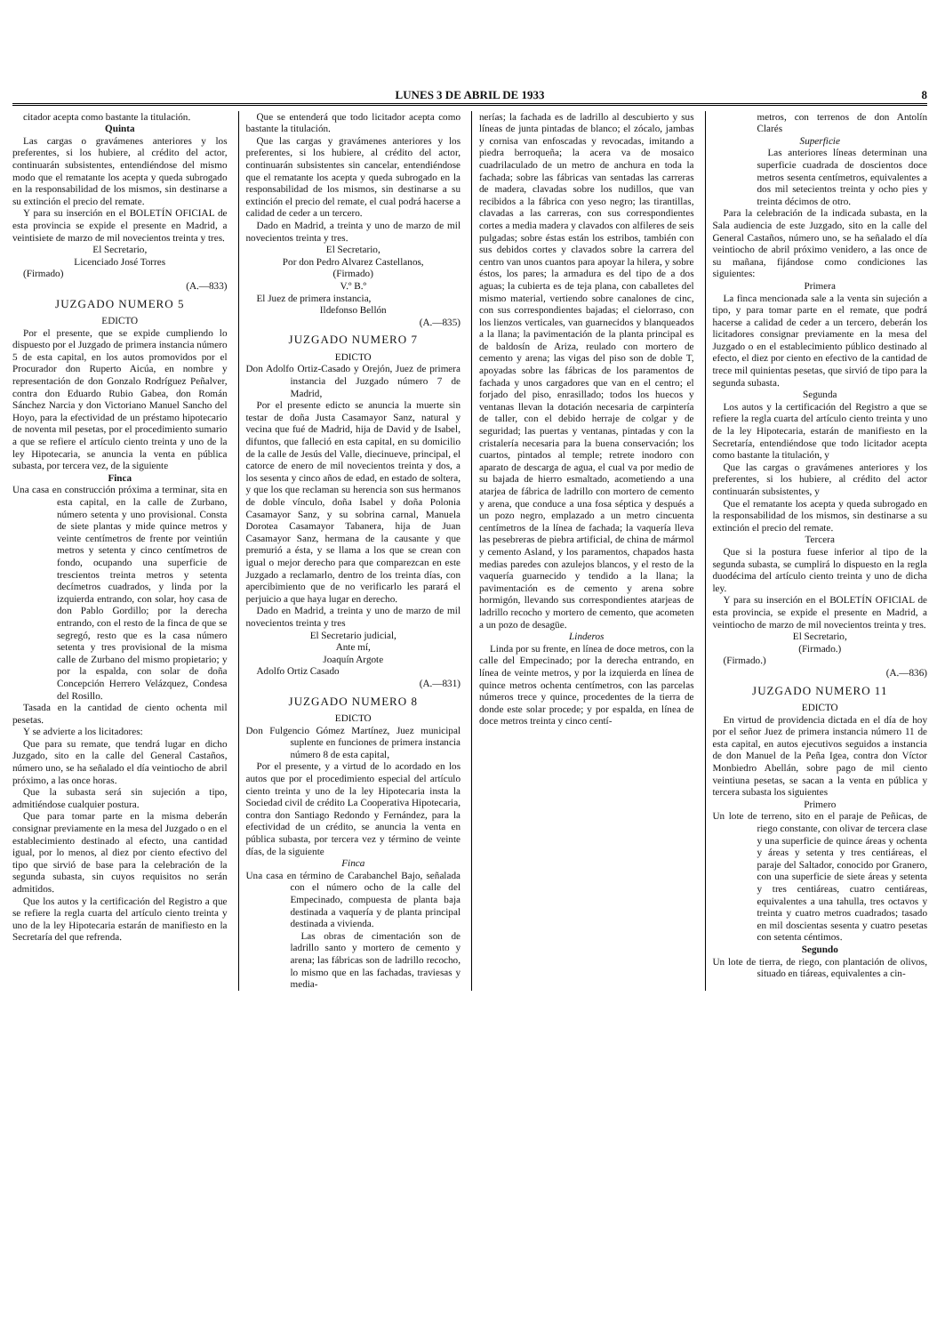LUNES 3 DE ABRIL DE 1933 8
citador acepta como bastante la titulación.
Quinta
Las cargas o gravámenes anteriores y los preferentes, si los hubiere, al crédito del actor, continuarán subsistentes, entendiéndose del mismo modo que el rematante los acepta y queda subrogado en la responsabilidad de los mismos, sin destinarse a su extinción el precio del remate.
Y para su inserción en el BOLETÍN OFICIAL de esta provincia se expide el presente en Madrid, a veintisiete de marzo de mil novecientos treinta y tres.
El Secretario,
Licenciado José Torres
(Firmado)
(A.—833)
JUZGADO NUMERO 5
EDICTO
Por el presente, que se expide cumpliendo lo dispuesto por el Juzgado de primera instancia número 5 de esta capital, en los autos promovidos por el Procurador don Ruperto Aicúa, en nombre y representación de don Gonzalo Rodríguez Peñalver, contra don Eduardo Rubio Gabea, don Román Sánchez Narcia y don Victoriano Manuel Sancho del Hoyo, para la efectividad de un préstamo hipotecario de noventa mil pesetas, por el procedimiento sumario a que se refiere el artículo ciento treinta y uno de la ley Hipotecaria, se anuncia la venta en pública subasta, por tercera vez, de la siguiente
Finca
Una casa en construcción próxima a terminar, sita en esta capital, en la calle de Zurbano, número setenta y uno provisional. Consta de siete plantas y mide quince metros y veinte centímetros de frente por veintiún metros y setenta y cinco centímetros de fondo, ocupando una superficie de trescientos treinta metros y setenta decímetros cuadrados, y linda por la izquierda entrando, con solar, hoy casa de don Pablo Gordillo; por la derecha entrando, con el resto de la finca de que se segregó, resto que es la casa número setenta y tres provisional de la misma calle de Zurbano del mismo propietario; y por la espalda, con solar de doña Concepción Herrero Velázquez, Condesa del Rosillo.
Tasada en la cantidad de ciento ochenta mil pesetas.
Y se advierte a los licitadores:
Que para su remate, que tendrá lugar en dicho Juzgado, sito en la calle del General Castaños, número uno, se ha señalado el día veintiocho de abril próximo, a las once horas.
Que la subasta será sin sujeción a tipo, admitiéndose cualquier postura.
Que para tomar parte en la misma deberán consignar previamente en la mesa del Juzgado o en el establecimiento destinado al efecto, una cantidad igual, por lo menos, al diez por ciento efectivo del tipo que sirvió de base para la celebración de la segunda subasta, sin cuyos requisitos no serán admitidos.
Que los autos y la certificación del Registro a que se refiere la regla cuarta del artículo ciento treinta y uno de la ley Hipotecaria estarán de manifiesto en la Secretaría del que refrenda.
Que se entenderá que todo licitador acepta como bastante la titulación.
Que las cargas y gravámenes anteriores y los preferentes, si los hubiere, al crédito del actor, continuarán subsistentes sin cancelar, entendiéndose que el rematante los acepta y queda subrogado en la responsabilidad de los mismos, sin destinarse a su extinción el precio del remate, el cual podrá hacerse a calidad de ceder a un tercero.
Dado en Madrid, a treinta y uno de marzo de mil novecientos treinta y tres.
El Secretario,
Por don Pedro Alvarez Castellanos,
(Firmado)
V.º B.º
El Juez de primera instancia,
Ildefonso Bellón
(A.—835)
JUZGADO NUMERO 7
EDICTO
Don Adolfo Ortiz-Casado y Orejón, Juez de primera instancia del Juzgado número 7 de Madrid,
Por el presente edicto se anuncia la muerte sin testar de doña Justa Casamayor Sanz, natural y vecina que fué de Madrid, hija de David y de Isabel, difuntos, que falleció en esta capital, en su domicilio de la calle de Jesús del Valle, diecinueve, principal, el catorce de enero de mil novecientos treinta y dos, a los sesenta y cinco años de edad, en estado de soltera, y que los que reclaman su herencia son sus hermanos de doble vínculo, doña Isabel y doña Polonia Casamayor Sanz, y su sobrina carnal, Manuela Dorotea Casamayor Tabanera, hija de Juan Casamayor Sanz, hermana de la causante y que premurió a ésta, y se llama a los que se crean con igual o mejor derecho para que comparezcan en este Juzgado a reclamarlo, dentro de los treinta días, con apercibimiento que de no verificarlo les parará el perjuicio a que haya lugar en derecho.
Dado en Madrid, a treinta y uno de marzo de mil novecientos treinta y tres
El Secretario judicial,
Ante mí,
Joaquín Argote
Adolfo Ortiz Casado
(A.—831)
JUZGADO NUMERO 8
EDICTO
Don Fulgencio Gómez Martínez, Juez municipal suplente en funciones de primera instancia número 8 de esta capital,
Por el presente, y a virtud de lo acordado en los autos que por el procedimiento especial del artículo ciento treinta y uno de la ley Hipotecaria insta la Sociedad civil de crédito La Cooperativa Hipotecaria, contra don Santiago Redondo y Fernández, para la efectividad de un crédito, se anuncia la venta en pública subasta, por tercera vez y término de veinte días, de la siguiente
Finca
Una casa en término de Carabanchel Bajo, señalada con el número ocho de la calle del Empecinado, compuesta de planta baja destinada a vaquería y de planta principal destinada a vivienda.
Las obras de cimentación son de ladrillo santo y mortero de cemento y arena; las fábricas son de ladrillo recocho, lo mismo que en las fachadas, traviesas y media-
nerías; la fachada es de ladrillo al descubierto y sus líneas de junta pintadas de blanco; el zócalo, jambas y cornisa van enfoscadas y revocadas, imitando a piedra berroqueña; la acera va de mosaico cuadrilaculado de un metro de anchura en toda la fachada; sobre las fábricas van sentadas las carreras de madera, clavadas sobre los nudillos, que van recibidos a la fábrica con yeso negro; las tirantillas, clavadas a las carreras, con sus correspondientes cortes a media madera y clavados con alfileres de seis pulgadas; sobre éstas están los estribos, también con sus debidos cortes y clavados sobre la carrera del centro van unos cuantos para apoyar la hilera, y sobre éstos, los pares; la armadura es del tipo de a dos aguas; la cubierta es de teja plana, con caballetes del mismo material, vertiendo sobre canalones de cinc, con sus correspondientes bajadas; el cielorraso, con los lienzos verticales, van guarnecidos y blanqueados a la llana; la pavimentación de la planta principal es de baldosín de Ariza, reulado con mortero de cemento y arena; las vigas del piso son de doble T, apoyadas sobre las fábricas de los paramentos de fachada y unos cargadores que van en el centro; el forjado del piso, enrasillado; todos los huecos y ventanas llevan la dotación necesaria de carpintería de taller, con el debido herraje de colgar y de seguridad; las puertas y ventanas, pintadas y con la cristalería necesaria para la buena conservación; los cuartos, pintados al temple; retrete inodoro con aparato de descarga de agua, el cual va por medio de su bajada de hierro esmaltado, acometiendo a una atarjea de fábrica de ladrillo con mortero de cemento y arena, que conduce a una fosa séptica y después a un pozo negro, emplazado a un metro cincuenta centímetros de la línea de fachada; la vaquería lleva las pesebreras de piebra artificial, de china de mármol y cemento Asland, y los paramentos, chapados hasta medias paredes con azulejos blancos, y el resto de la vaquería guarnecido y tendido a la llana; la pavimentación es de cemento y arena sobre hormigón, llevando sus correspondientes atarjeas de ladrillo recocho y mortero de cemento, que acometen a un pozo de desagüe.
Linderos
Linda por su frente, en línea de doce metros, con la calle del Empecinado; por la derecha entrando, en línea de veinte metros, y por la izquierda en línea de quince metros ochenta centímetros, con las parcelas números trece y quince, procedentes de la tierra de donde este solar procede; y por espalda, en línea de doce metros treinta y cinco centí-
metros, con terrenos de don Antolín Clarés
Superficie
Las anteriores líneas determinan una superficie cuadrada de doscientos doce metros sesenta centímetros, equivalentes a dos mil setecientos treinta y ocho pies y treinta décimos de otro.
Para la celebración de la indicada subasta, en la Sala audiencia de este Juzgado, sito en la calle del General Castaños, número uno, se ha señalado el día veintiocho de abril próximo venidero, a las once de su mañana, fijándose como condiciones las siguientes:
Primera
La finca mencionada sale a la venta sin sujeción a tipo, y para tomar parte en el remate, que podrá hacerse a calidad de ceder a un tercero, deberán los licitadores consignar previamente en la mesa del Juzgado o en el establecimiento público destinado al efecto, el diez por ciento en efectivo de la cantidad de trece mil quinientas pesetas, que sirvió de tipo para la segunda subasta.
Segunda
Los autos y la certificación del Registro a que se refiere la regla cuarta del artículo ciento treinta y uno de la ley Hipotecaria, estarán de manifiesto en la Secretaría, entendiéndose que todo licitador acepta como bastante la titulación, y
Que las cargas o gravámenes anteriores y los preferentes, si los hubiere, al crédito del actor continuarán subsistentes, y
Que el rematante los acepta y queda subrogado en la responsabilidad de los mismos, sin destinarse a su extinción el precio del remate.
Tercera
Que si la postura fuese inferior al tipo de la segunda subasta, se cumplirá lo dispuesto en la regla duodécima del artículo ciento treinta y uno de dicha ley.
Y para su inserción en el BOLETÍN OFICIAL de esta provincia, se expide el presente en Madrid, a veintiocho de marzo de mil novecientos treinta y tres.
El Secretario,
(Firmado.)
(Firmado.)
(A.—836)
JUZGADO NUMERO 11
EDICTO
En virtud de providencia dictada en el día de hoy por el señor Juez de primera instancia número 11 de esta capital, en autos ejecutivos seguidos a instancia de don Manuel de la Peña Igea, contra don Víctor Monbiedro Abellán, sobre pago de mil ciento veintiuna pesetas, se sacan a la venta en pública y tercera subasta los siguientes
Primero
Un lote de terreno, sito en el paraje de Peñicas, de riego constante, con olivar de tercera clase y una superficie de quince áreas y ochenta y áreas y setenta y tres centiáreas, el paraje del Saltador, conocido por Granero, con una superficie de siete áreas y setenta y tres centiáreas, cuatro centiáreas, equivalentes a una tahulla, tres octavos y treinta y cuatro metros cuadrados; tasado en mil doscientas sesenta y cuatro pesetas con setenta céntimos.
Segundo
Un lote de tierra, de riego, con plantación de olivos, situado en tiáreas, equivalentes a cin-